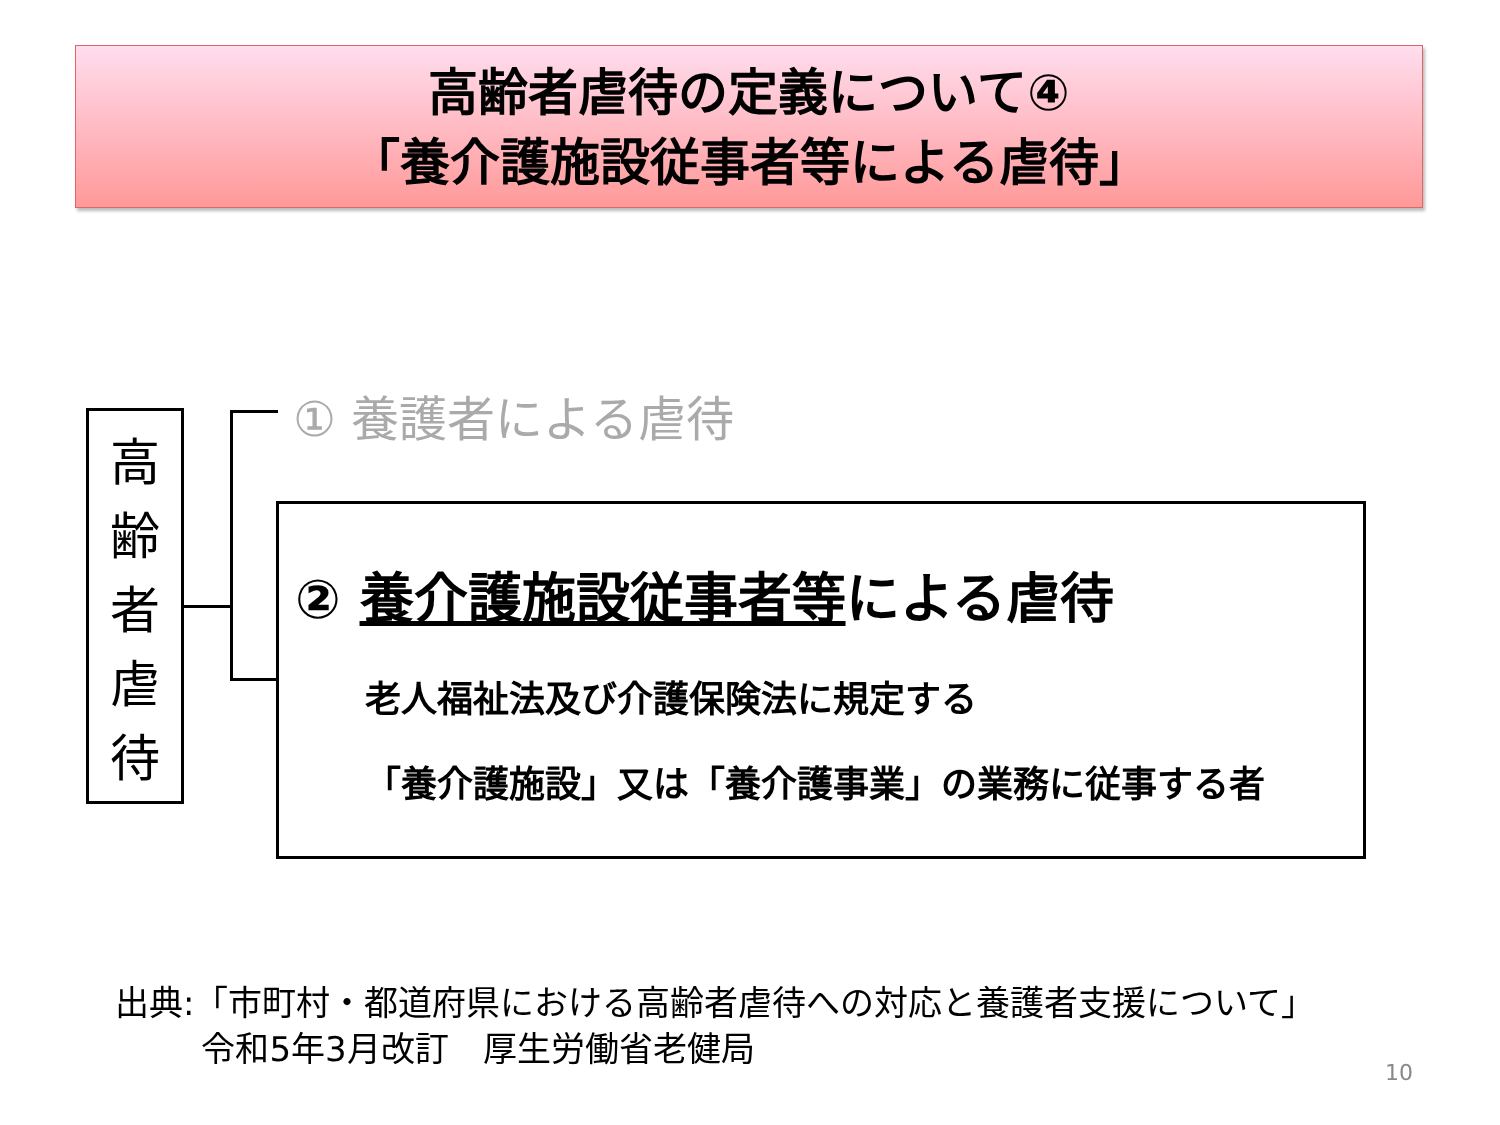高齢者虐待の定義について④
「養介護施設従事者等による虐待」
高
齢
者
虐
待
① 養護者による虐待
② 養介護施設従事者等による虐待
老人福祉法及び介護保険法に規定する
「養介護施設」又は「養介護事業」の業務に従事する者
出典:「市町村・都道府県における高齢者虐待への対応と養護者支援について」
令和5年3月改訂　厚生労働省老健局
10